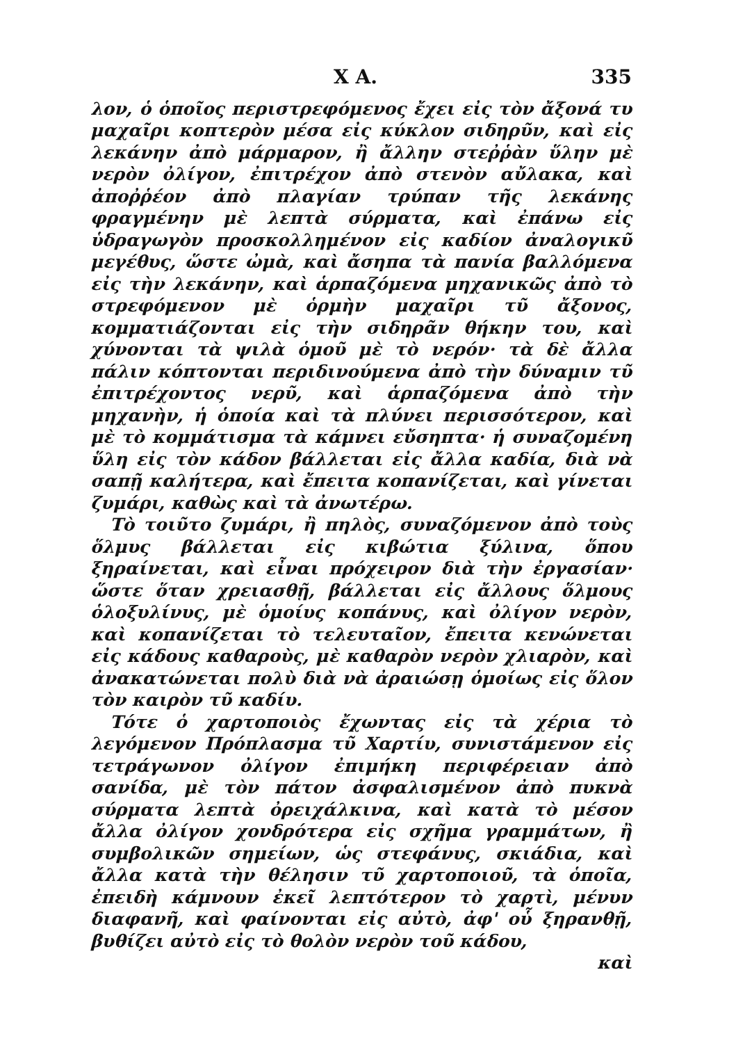X A. 335
λον, ὁ ὁποῖος περιστρεφόμενος ἔχει εἰς τὸν ἄξονά τυ μαχαῖρι κοπτερὸν μέσα εἰς κύκλον σιδηρῦν, καὶ εἰς λεκάνην ἀπὸ μάρμαρον, ἢ ἄλλην στεῤῥὰν ὕλην μὲ νερὸν ὀλίγον, ἐπιτρέχον ἀπὸ στενὸν αὔλακα, καὶ ἀποῤῥέον ἀπὸ πλαγίαν τρύπαν τῆς λεκάνης φραγμένην μὲ λεπτὰ σύρματα, καὶ ἐπάνω εἰς ὑδραγωγὸν προσκολλημένον εἰς καδίον ἀναλογικῦ μεγέθυς, ὥστε ὠμὰ, καὶ ἄσηπα τὰ πανία βαλλόμενα εἰς τὴν λεκάνην, καὶ ἁρπαζόμενα μηχανικῶς ἀπὸ τὸ στρεφόμενον μὲ ὁρμὴν μαχαῖρι τῦ ἄξονος, κομματιάζονται εἰς τὴν σιδηρᾶν θήκην του, καὶ χύνονται τὰ ψιλὰ ὁμοῦ μὲ τὸ νερόν· τὰ δὲ ἄλλα πάλιν κόπτονται περιδινούμενα ἀπὸ τὴν δύναμιν τῦ ἐπιτρέχοντος νερῦ, καὶ ἁρπαζόμενα ἀπὸ τὴν μηχανὴν, ἡ ὁποία καὶ τὰ πλύνει περισσότερον, καὶ μὲ τὸ κομμάτισμα τὰ κάμνει εὔσηπτα· ἡ συναζομένη ὕλη εἰς τὸν κάδον βάλλεται εἰς ἄλλα καδία, διὰ νὰ σαπῇ καλήτερα, καὶ ἔπειτα κοπανίζεται, καὶ γίνεται ζυμάρι, καθὼς καὶ τὰ ἀνωτέρω.
Τὸ τοιῦτο ζυμάρι, ἢ πηλὸς, συναζόμενον ἀπὸ τοὺς ὅλμυς βάλλεται εἰς κιβώτια ξύλινα, ὅπου ξηραίνεται, καὶ εἶναι πρόχειρον διὰ τὴν ἐργασίαν· ὥστε ὅταν χρειασθῇ, βάλλεται εἰς ἄλλους ὅλμους ὁλοξυλίνυς, μὲ ὁμοίυς κοπάνυς, καὶ ὀλίγον νερὸν, καὶ κοπανίζεται τὸ τελευταῖον, ἔπειτα κενώνεται εἰς κάδους καθαροὺς, μὲ καθαρὸν νερὸν χλιαρὸν, καὶ ἀνακατώνεται πολὺ διὰ νὰ ἀραιώσῃ ὁμοίως εἰς ὅλον τὸν καιρὸν τῦ καδίυ.
Τότε ὁ χαρτοποιὸς ἔχωντας εἰς τὰ χέρια τὸ λεγόμενον Πρόπλασμα τῦ Χαρτίυ, συνιστάμενον εἰς τετράγωνον ὀλίγον ἐπιμήκη περιφέρειαν ἀπὸ σανίδα, μὲ τὸν πάτον ἀσφαλισμένον ἀπὸ πυκνὰ σύρματα λεπτὰ ὀρειχάλκινα, καὶ κατὰ τὸ μέσον ἄλλα ὀλίγον χονδρότερα εἰς σχῆμα γραμμάτων, ἢ συμβολικῶν σημείων, ὡς στεφάνυς, σκιάδια, καὶ ἄλλα κατὰ τὴν θέλησιν τῦ χαρτοποιοῦ, τὰ ὁποῖα, ἐπειδὴ κάμνουν ἐκεῖ λεπτότερον τὸ χαρτὶ, μένυν διαφανῆ, καὶ φαίνονται εἰς αὐτὸ, ἀφ' οὗ ξηρανθῇ, βυθίζει αὐτὸ εἰς τὸ θολὸν νερὸν τοῦ κάδου,
καὶ